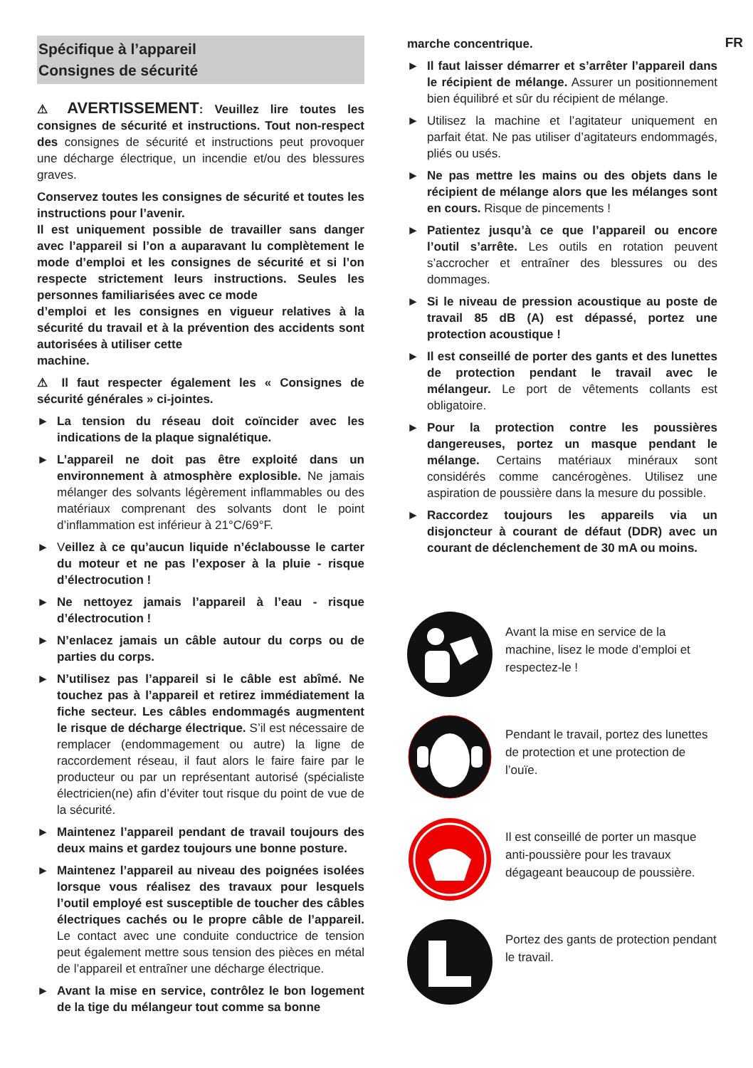FR
Spécifique à l’appareil
Consignes de sécurité
⚠ AVERTISSEMENT: Veuillez lire toutes les consignes de sécurité et instructions. Tout non-respect des consignes de sécurité et instructions peut provoquer une décharge électrique, un incendie et/ou des blessures graves.
Conservez toutes les consignes de sécurité et toutes les instructions pour l’avenir.
Il est uniquement possible de travailler sans danger avec l’appareil si l’on a auparavant lu complètement le mode d’emploi et les consignes de sécurité et si l’on respecte strictement leurs instructions. Seules les personnes familiarisées avec ce mode
d’emploi et les consignes en vigueur relatives à la sécurité du travail et à la prévention des accidents sont autorisées à utiliser cette
machine.
⚠ Il faut respecter également les « Consignes de sécurité générales » ci-jointes.
► La tension du réseau doit coïncider avec les indications de la plaque signalétique.
► L’appareil ne doit pas être exploité dans un environnement à atmosphère explosible. Ne jamais mélanger des solvants légèrement inflammables ou des matériaux comprenant des solvants dont le point d’inflammation est inférieur à 21°C/69°F.
► Veillez à ce qu’aucun liquide n’éclabousse le carter du moteur et ne pas l’exposer à la pluie - risque d’électrocution !
► Ne nettoyez jamais l’appareil à l’eau - risque d’électrocution !
► N’enlacez jamais un câble autour du corps ou de parties du corps.
► N’utilisez pas l’appareil si le câble est abîmé. Ne touchez pas à l’appareil et retirez immédiatement la fiche secteur. Les câbles endommagés augmentent le risque de décharge électrique. S’il est nécessaire de remplacer (endommagement ou autre) la ligne de raccordement réseau, il faut alors le faire faire par le producteur ou par un représentant autorisé (spécialiste électricien(ne) afin d’éviter tout risque du point de vue de la sécurité.
► Maintenez l’appareil pendant de travail toujours des deux mains et gardez toujours une bonne posture.
► Maintenez l’appareil au niveau des poignées isolées lorsque vous réalisez des travaux pour lesquels l’outil employé est susceptible de toucher des câbles électriques cachés ou le propre câble de l’appareil. Le contact avec une conduite conductrice de tension peut également mettre sous tension des pièces en métal de l’appareil et entraîner une décharge électrique.
► Avant la mise en service, contrôlez le bon logement de la tige du mélangeur tout comme sa bonne
marche concentrique.
► Il faut laisser démarrer et s’arrêter l’appareil dans le récipient de mélange. Assurer un positionnement bien équilibré et sûr du récipient de mélange.
► Utilisez la machine et l’agitateur uniquement en parfait état. Ne pas utiliser d’agitateurs endommagés, pliés ou usés.
► Ne pas mettre les mains ou des objets dans le récipient de mélange alors que les mélanges sont en cours. Risque de pincements !
► Patientez jusqu’à ce que l’appareil ou encore l’outil s’arrête. Les outils en rotation peuvent s’accrocher et entraîner des blessures ou des dommages.
► Si le niveau de pression acoustique au poste de travail 85 dB (A) est dépassé, portez une protection acoustique !
► Il est conseillé de porter des gants et des lunettes de protection pendant le travail avec le mélangeur. Le port de vêtements collants est obligatoire.
► Pour la protection contre les poussières dangereuses, portez un masque pendant le mélange. Certains matériaux minéraux sont considérés comme cancérogènes. Utilisez une aspiration de poussière dans la mesure du possible.
► Raccordez toujours les appareils via un disjoncteur à courant de défaut (DDR) avec un courant de déclenchement de 30 mA ou moins.
Avant la mise en service de la machine, lisez le mode d’emploi et respectez-le !
Pendant le travail, portez des lunettes de protection et une protection de l’ouïe.
Il est conseillé de porter un masque anti-poussière pour les travaux dégageant beaucoup de poussière.
Portez des gants de protection pendant le travail.